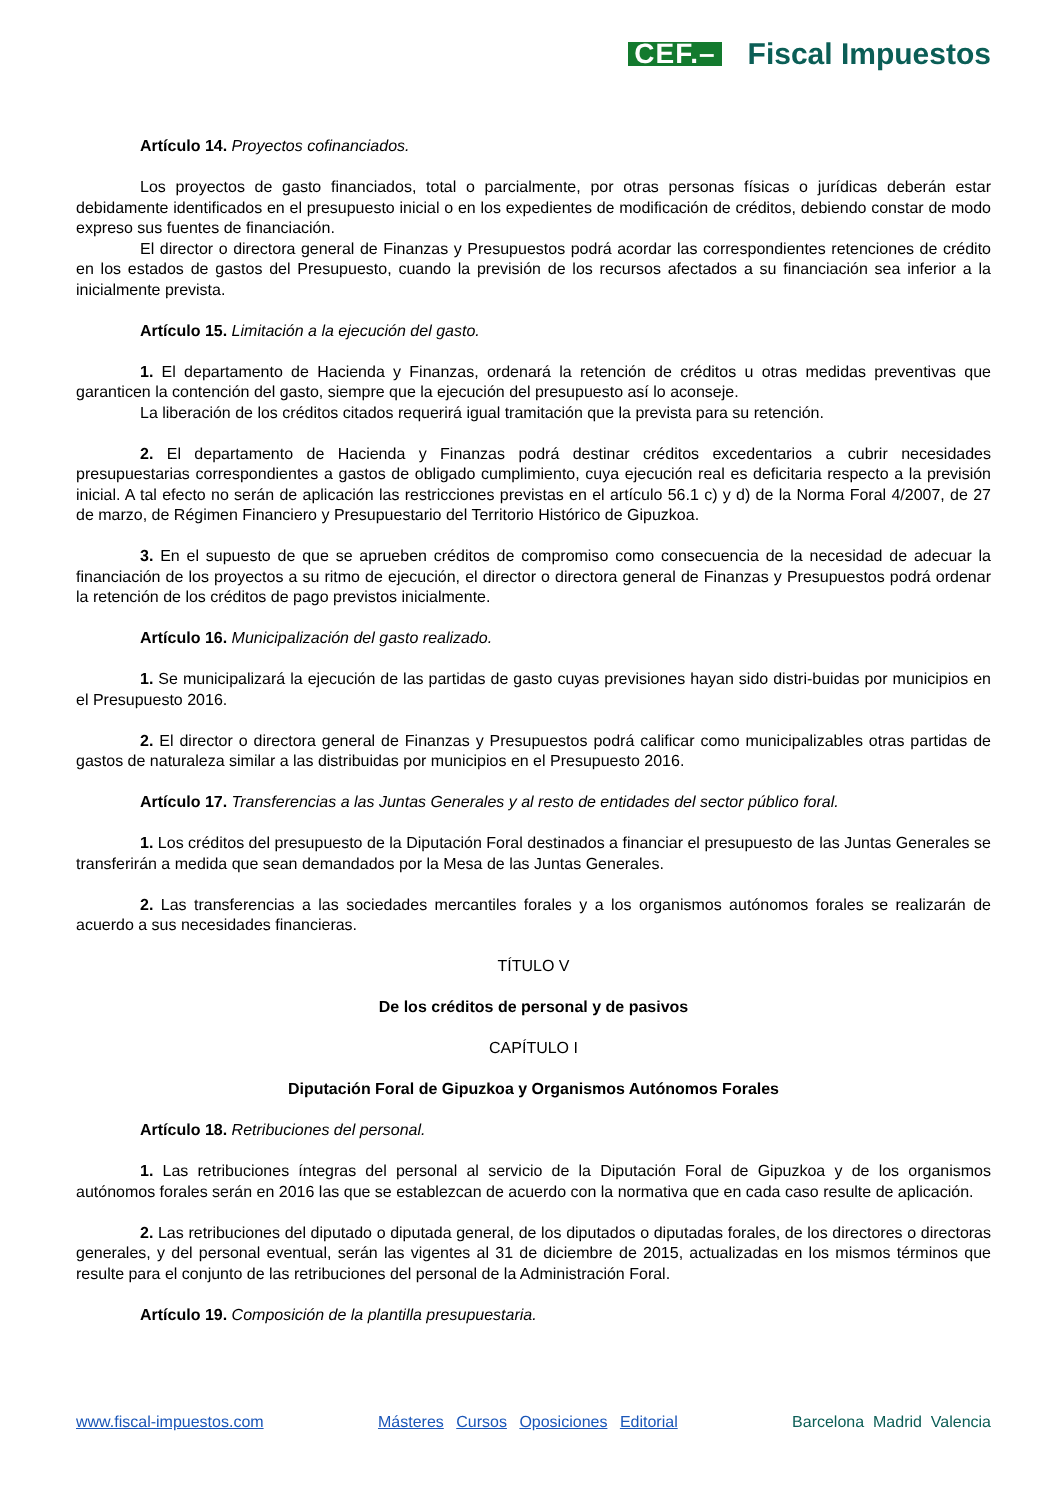CEF.– Fiscal Impuestos
Artículo 14. Proyectos cofinanciados.
Los proyectos de gasto financiados, total o parcialmente, por otras personas físicas o jurídicas deberán estar debidamente identificados en el presupuesto inicial o en los expedientes de modificación de créditos, debiendo constar de modo expreso sus fuentes de financiación.
El director o directora general de Finanzas y Presupuestos podrá acordar las correspondientes retenciones de crédito en los estados de gastos del Presupuesto, cuando la previsión de los recursos afectados a su financiación sea inferior a la inicialmente prevista.
Artículo 15. Limitación a la ejecución del gasto.
1. El departamento de Hacienda y Finanzas, ordenará la retención de créditos u otras medidas preventivas que garanticen la contención del gasto, siempre que la ejecución del presupuesto así lo aconseje.
La liberación de los créditos citados requerirá igual tramitación que la prevista para su retención.
2. El departamento de Hacienda y Finanzas podrá destinar créditos excedentarios a cubrir necesidades presupuestarias correspondientes a gastos de obligado cumplimiento, cuya ejecución real es deficitaria respecto a la previsión inicial. A tal efecto no serán de aplicación las restricciones previstas en el artículo 56.1 c) y d) de la Norma Foral 4/2007, de 27 de marzo, de Régimen Financiero y Presupuestario del Territorio Histórico de Gipuzkoa.
3. En el supuesto de que se aprueben créditos de compromiso como consecuencia de la necesidad de adecuar la financiación de los proyectos a su ritmo de ejecución, el director o directora general de Finanzas y Presupuestos podrá ordenar la retención de los créditos de pago previstos inicialmente.
Artículo 16. Municipalización del gasto realizado.
1. Se municipalizará la ejecución de las partidas de gasto cuyas previsiones hayan sido distri-buidas por municipios en el Presupuesto 2016.
2. El director o directora general de Finanzas y Presupuestos podrá calificar como municipalizables otras partidas de gastos de naturaleza similar a las distribuidas por municipios en el Presupuesto 2016.
Artículo 17. Transferencias a las Juntas Generales y al resto de entidades del sector público foral.
1. Los créditos del presupuesto de la Diputación Foral destinados a financiar el presupuesto de las Juntas Generales se transferirán a medida que sean demandados por la Mesa de las Juntas Generales.
2. Las transferencias a las sociedades mercantiles forales y a los organismos autónomos forales se realizarán de acuerdo a sus necesidades financieras.
TÍTULO V
De los créditos de personal y de pasivos
CAPÍTULO I
Diputación Foral de Gipuzkoa y Organismos Autónomos Forales
Artículo 18. Retribuciones del personal.
1. Las retribuciones íntegras del personal al servicio de la Diputación Foral de Gipuzkoa y de los organismos autónomos forales serán en 2016 las que se establezcan de acuerdo con la normativa que en cada caso resulte de aplicación.
2. Las retribuciones del diputado o diputada general, de los diputados o diputadas forales, de los directores o directoras generales, y del personal eventual, serán las vigentes al 31 de diciembre de 2015, actualizadas en los mismos términos que resulte para el conjunto de las retribuciones del personal de la Administración Foral.
Artículo 19. Composición de la plantilla presupuestaria.
www.fiscal-impuestos.com Másteres Cursos Oposiciones Editorial Barcelona Madrid Valencia